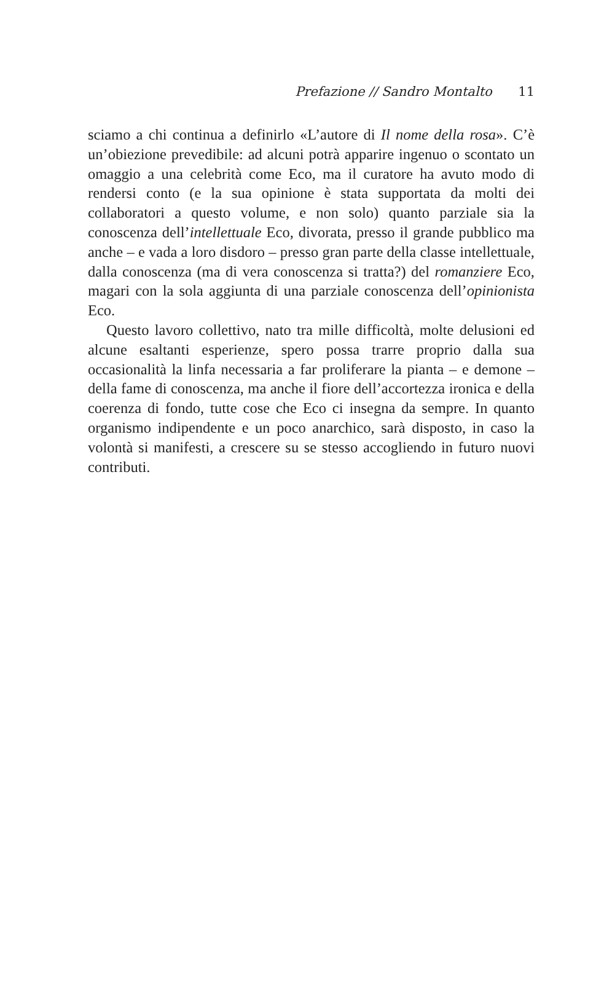Prefazione // Sandro Montalto 11
sciamo a chi continua a definirlo «L’autore di Il nome della rosa». C’è un’obiezione prevedibile: ad alcuni potrà apparire ingenuo o scontato un omaggio a una celebrità come Eco, ma il curatore ha avuto modo di rendersi conto (e la sua opinione è stata supportata da molti dei collaboratori a questo volume, e non solo) quanto parziale sia la conoscenza dell’intellettuale Eco, divorata, presso il grande pubblico ma anche – e vada a loro disdoro – presso gran parte della classe intellettuale, dalla conoscenza (ma di vera conoscenza si tratta?) del romanziere Eco, magari con la sola aggiunta di una parziale conoscenza dell’opinionista Eco.
Questo lavoro collettivo, nato tra mille difficoltà, molte delusioni ed alcune esaltanti esperienze, spero possa trarre proprio dalla sua occasionalità la linfa necessaria a far proliferare la pianta – e demone – della fame di conoscenza, ma anche il fiore dell’accortezza ironica e della coerenza di fondo, tutte cose che Eco ci insegna da sempre. In quanto organismo indipendente e un poco anarchico, sarà disposto, in caso la volontà si manifesti, a crescere su se stesso accogliendo in futuro nuovi contributi.